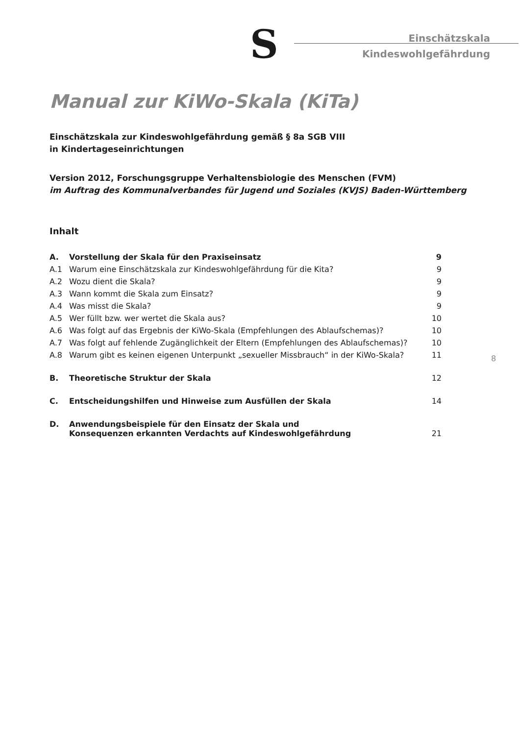S
Einschätzskala
Kindeswohlgefährdung
Manual zur KiWo-Skala (KiTa)
Einschätzskala zur Kindeswohlgefährdung gemäß § 8a SGB VIII
in Kindertageseinrichtungen
Version 2012, Forschungsgruppe Verhaltensbiologie des Menschen (FVM)
im Auftrag des Kommunalverbandes für Jugend und Soziales (KVJS) Baden-Württemberg
Inhalt
| A. | Vorstellung der Skala für den Praxiseinsatz | 9 |
| A.1 | Warum eine Einschätzskala zur Kindeswohlgefährdung für die Kita? | 9 |
| A.2 | Wozu dient die Skala? | 9 |
| A.3 | Wann kommt die Skala zum Einsatz? | 9 |
| A.4 | Was misst die Skala? | 9 |
| A.5 | Wer füllt bzw. wer wertet die Skala aus? | 10 |
| A.6 | Was folgt auf das Ergebnis der KiWo-Skala (Empfehlungen des Ablaufschemas)? | 10 |
| A.7 | Was folgt auf fehlende Zugänglichkeit der Eltern (Empfehlungen des Ablaufschemas)? | 10 |
| A.8 | Warum gibt es keinen eigenen Unterpunkt „sexueller Missbrauch“ in der KiWo-Skala? | 11 |
| B. | Theoretische Struktur der Skala | 12 |
| C. | Entscheidungshilfen und Hinweise zum Ausfüllen der Skala | 14 |
| D. | Anwendungsbeispiele für den Einsatz der Skala und Konsequenzen erkannten Verdachts auf Kindeswohlgefährdung | 21 |
8